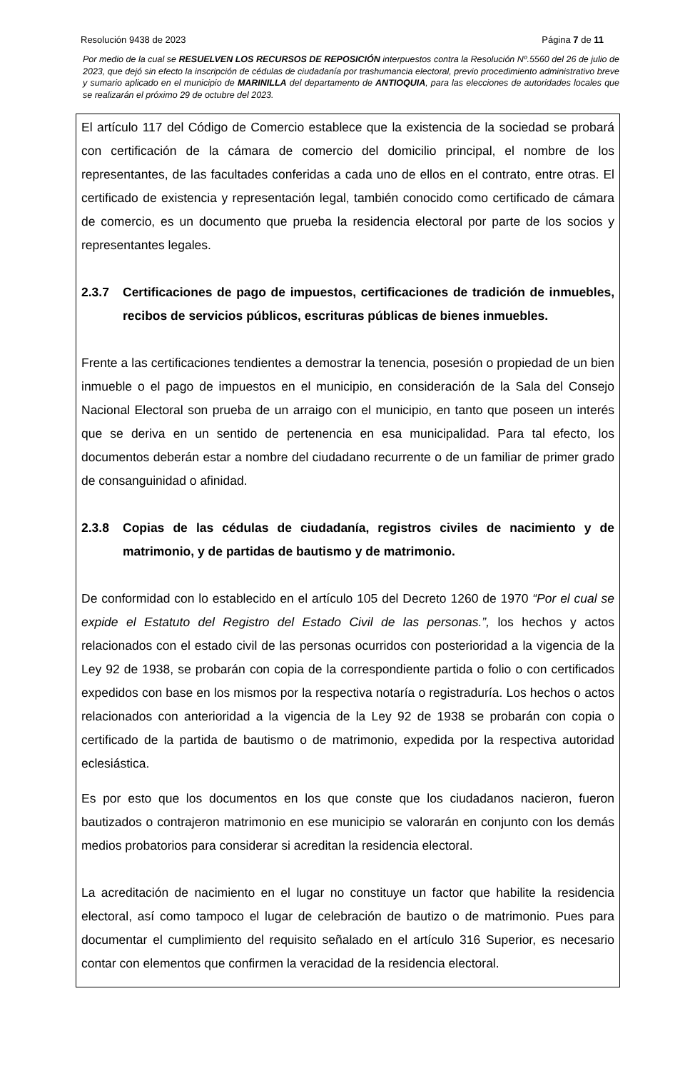Resolución 9438 de 2023 Página 7 de 11
Por medio de la cual se RESUELVEN LOS RECURSOS DE REPOSICIÓN interpuestos contra la Resolución Nº.5560 del 26 de julio de 2023, que dejó sin efecto la inscripción de cédulas de ciudadanía por trashumancia electoral, previo procedimiento administrativo breve y sumario aplicado en el municipio de MARINILLA del departamento de ANTIOQUIA, para las elecciones de autoridades locales que se realizarán el próximo 29 de octubre del 2023.
El artículo 117 del Código de Comercio establece que la existencia de la sociedad se probará con certificación de la cámara de comercio del domicilio principal, el nombre de los representantes, de las facultades conferidas a cada uno de ellos en el contrato, entre otras. El certificado de existencia y representación legal, también conocido como certificado de cámara de comercio, es un documento que prueba la residencia electoral por parte de los socios y representantes legales.
2.3.7 Certificaciones de pago de impuestos, certificaciones de tradición de inmuebles, recibos de servicios públicos, escrituras públicas de bienes inmuebles.
Frente a las certificaciones tendientes a demostrar la tenencia, posesión o propiedad de un bien inmueble o el pago de impuestos en el municipio, en consideración de la Sala del Consejo Nacional Electoral son prueba de un arraigo con el municipio, en tanto que poseen un interés que se deriva en un sentido de pertenencia en esa municipalidad. Para tal efecto, los documentos deberán estar a nombre del ciudadano recurrente o de un familiar de primer grado de consanguinidad o afinidad.
2.3.8 Copias de las cédulas de ciudadanía, registros civiles de nacimiento y de matrimonio, y de partidas de bautismo y de matrimonio.
De conformidad con lo establecido en el artículo 105 del Decreto 1260 de 1970 “Por el cual se expide el Estatuto del Registro del Estado Civil de las personas.”, los hechos y actos relacionados con el estado civil de las personas ocurridos con posterioridad a la vigencia de la Ley 92 de 1938, se probarán con copia de la correspondiente partida o folio o con certificados expedidos con base en los mismos por la respectiva notaría o registraduría. Los hechos o actos relacionados con anterioridad a la vigencia de la Ley 92 de 1938 se probarán con copia o certificado de la partida de bautismo o de matrimonio, expedida por la respectiva autoridad eclesiástica.
Es por esto que los documentos en los que conste que los ciudadanos nacieron, fueron bautizados o contrajeron matrimonio en ese municipio se valorarán en conjunto con los demás medios probatorios para considerar si acreditan la residencia electoral.
La acreditación de nacimiento en el lugar no constituye un factor que habilite la residencia electoral, así como tampoco el lugar de celebración de bautizo o de matrimonio. Pues para documentar el cumplimiento del requisito señalado en el artículo 316 Superior, es necesario contar con elementos que confirmen la veracidad de la residencia electoral.